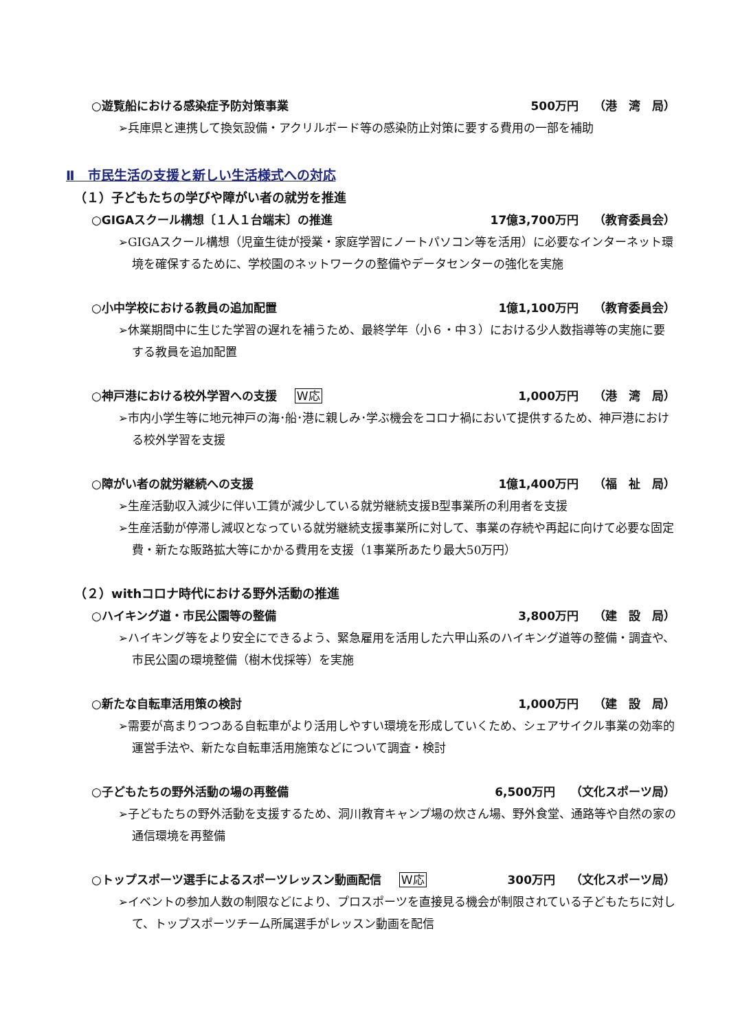○遊覧船における感染症予防対策事業 500万円 （港　湾　局）
➢兵庫県と連携して換気設備・アクリルボード等の感染防止対策に要する費用の一部を補助
Ⅱ　市民生活の支援と新しい生活様式への対応
（１）子どもたちの学びや障がい者の就労を推進
○GIGAスクール構想〔１人１台端末〕の推進 17億3,700万円 （教育委員会）
➢GIGAスクール構想（児童生徒が授業・家庭学習にノートパソコン等を活用）に必要なインターネット環境を確保するために、学校園のネットワークの整備やデータセンターの強化を実施
○小中学校における教員の追加配置 1億1,100万円 （教育委員会）
➢休業期間中に生じた学習の遅れを補うため、最終学年（小６・中３）における少人数指導等の実施に要する教員を追加配置
○神戸港における校外学習への支援 W応 1,000万円 （港　湾　局）
➢市内小学生等に地元神戸の海･船･港に親しみ･学ぶ機会をコロナ禍において提供するため、神戸港における校外学習を支援
○障がい者の就労継続への支援 1億1,400万円 （福　祉　局）
➢生産活動収入減少に伴い工賃が減少している就労継続支援B型事業所の利用者を支援
➢生産活動が停滞し減収となっている就労継続支援事業所に対して、事業の存続や再起に向けて必要な固定費・新たな販路拡大等にかかる費用を支援（1事業所あたり最大50万円）
（２）withコロナ時代における野外活動の推進
○ハイキング道・市民公園等の整備 3,800万円 （建　設　局）
➢ハイキング等をより安全にできるよう、緊急雇用を活用した六甲山系のハイキング道等の整備・調査や、市民公園の環境整備（樹木伐採等）を実施
○新たな自転車活用策の検討 1,000万円 （建　設　局）
➢需要が高まりつつある自転車がより活用しやすい環境を形成していくため、シェアサイクル事業の効率的運営手法や、新たな自転車活用施策などについて調査・検討
○子どもたちの野外活動の場の再整備 6,500万円 （文化スポーツ局）
➢子どもたちの野外活動を支援するため、洞川教育キャンプ場の炊さん場、野外食堂、通路等や自然の家の通信環境を再整備
○トップスポーツ選手によるスポーツレッスン動画配信 W応 300万円 （文化スポーツ局）
➢イベントの参加人数の制限などにより、プロスポーツを直接見る機会が制限されている子どもたちに対して、トップスポーツチーム所属選手がレッスン動画を配信